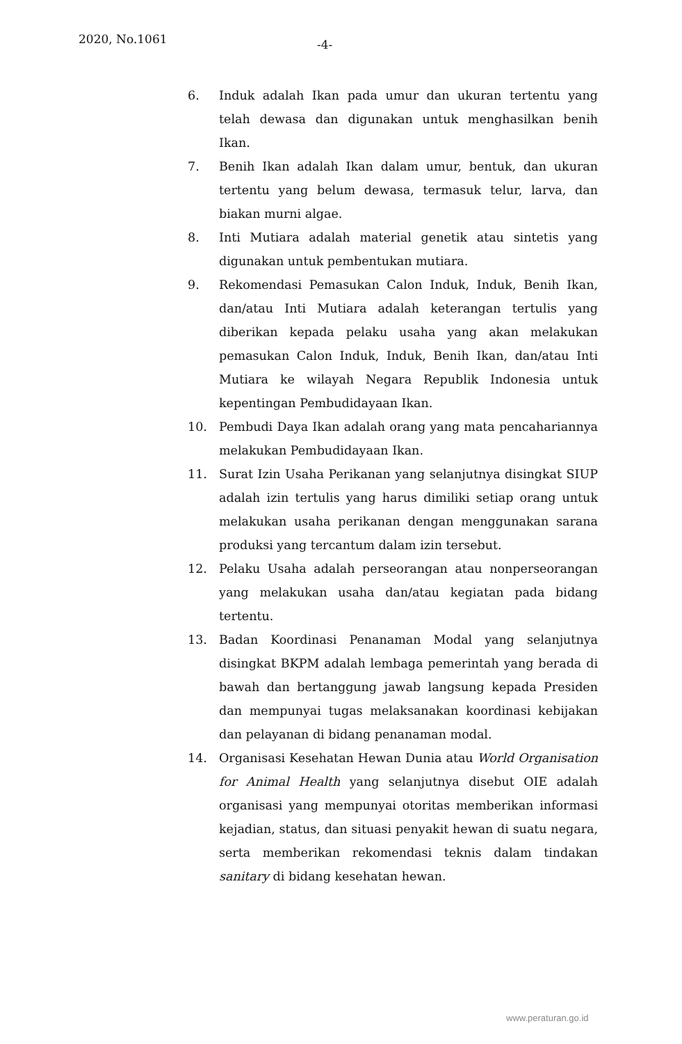2020, No.1061 -4-
6. Induk adalah Ikan pada umur dan ukuran tertentu yang telah dewasa dan digunakan untuk menghasilkan benih Ikan.
7. Benih Ikan adalah Ikan dalam umur, bentuk, dan ukuran tertentu yang belum dewasa, termasuk telur, larva, dan biakan murni algae.
8. Inti Mutiara adalah material genetik atau sintetis yang digunakan untuk pembentukan mutiara.
9. Rekomendasi Pemasukan Calon Induk, Induk, Benih Ikan, dan/atau Inti Mutiara adalah keterangan tertulis yang diberikan kepada pelaku usaha yang akan melakukan pemasukan Calon Induk, Induk, Benih Ikan, dan/atau Inti Mutiara ke wilayah Negara Republik Indonesia untuk kepentingan Pembudidayaan Ikan.
10. Pembudi Daya Ikan adalah orang yang mata pencahariannya melakukan Pembudidayaan Ikan.
11. Surat Izin Usaha Perikanan yang selanjutnya disingkat SIUP adalah izin tertulis yang harus dimiliki setiap orang untuk melakukan usaha perikanan dengan menggunakan sarana produksi yang tercantum dalam izin tersebut.
12. Pelaku Usaha adalah perseorangan atau nonperseorangan yang melakukan usaha dan/atau kegiatan pada bidang tertentu.
13. Badan Koordinasi Penanaman Modal yang selanjutnya disingkat BKPM adalah lembaga pemerintah yang berada di bawah dan bertanggung jawab langsung kepada Presiden dan mempunyai tugas melaksanakan koordinasi kebijakan dan pelayanan di bidang penanaman modal.
14. Organisasi Kesehatan Hewan Dunia atau World Organisation for Animal Health yang selanjutnya disebut OIE adalah organisasi yang mempunyai otoritas memberikan informasi kejadian, status, dan situasi penyakit hewan di suatu negara, serta memberikan rekomendasi teknis dalam tindakan sanitary di bidang kesehatan hewan.
www.peraturan.go.id